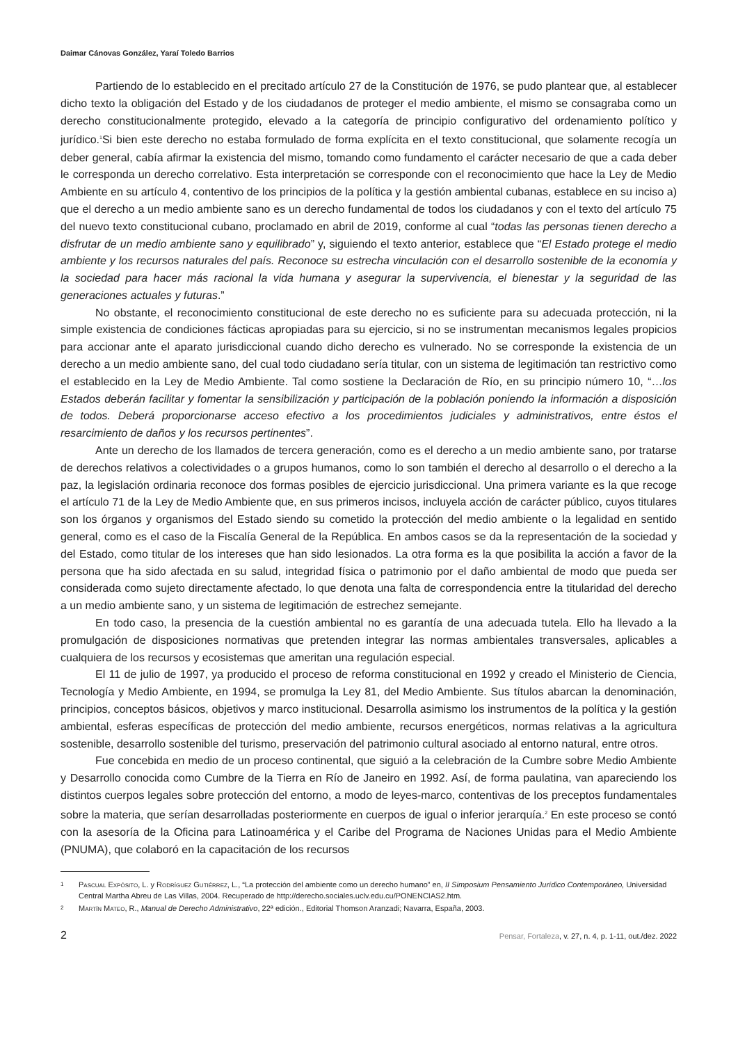Daimar Cánovas González, Yaraí Toledo Barrios
Partiendo de lo establecido en el precitado artículo 27 de la Constitución de 1976, se pudo plantear que, al establecer dicho texto la obligación del Estado y de los ciudadanos de proteger el medio ambiente, el mismo se consagraba como un derecho constitucionalmente protegido, elevado a la categoría de principio configurativo del ordenamiento político y jurídico.<sup>1</sup>Si bien este derecho no estaba formulado de forma explícita en el texto constitucional, que solamente recogía un deber general, cabía afirmar la existencia del mismo, tomando como fundamento el carácter necesario de que a cada deber le corresponda un derecho correlativo. Esta interpretación se corresponde con el reconocimiento que hace la Ley de Medio Ambiente en su artículo 4, contentivo de los principios de la política y la gestión ambiental cubanas, establece en su inciso a) que el derecho a un medio ambiente sano es un derecho fundamental de todos los ciudadanos y con el texto del artículo 75 del nuevo texto constitucional cubano, proclamado en abril de 2019, conforme al cual “todas las personas tienen derecho a disfrutar de un medio ambiente sano y equilibrado” y, siguiendo el texto anterior, establece que “El Estado protege el medio ambiente y los recursos naturales del país. Reconoce su estrecha vinculación con el desarrollo sostenible de la economía y la sociedad para hacer más racional la vida humana y asegurar la supervivencia, el bienestar y la seguridad de las generaciones actuales y futuras.”
No obstante, el reconocimiento constitucional de este derecho no es suficiente para su adecuada protección, ni la simple existencia de condiciones fácticas apropiadas para su ejercicio, si no se instrumentan mecanismos legales propicios para accionar ante el aparato jurisdiccional cuando dicho derecho es vulnerado. No se corresponde la existencia de un derecho a un medio ambiente sano, del cual todo ciudadano sería titular, con un sistema de legitimación tan restrictivo como el establecido en la Ley de Medio Ambiente. Tal como sostiene la Declaración de Río, en su principio número 10, “…los Estados deberán facilitar y fomentar la sensibilización y participación de la población poniendo la información a disposición de todos. Deberá proporcionarse acceso efectivo a los procedimientos judiciales y administrativos, entre éstos el resarcimiento de daños y los recursos pertinentes”.
Ante un derecho de los llamados de tercera generación, como es el derecho a un medio ambiente sano, por tratarse de derechos relativos a colectividades o a grupos humanos, como lo son también el derecho al desarrollo o el derecho a la paz, la legislación ordinaria reconoce dos formas posibles de ejercicio jurisdiccional. Una primera variante es la que recoge el artículo 71 de la Ley de Medio Ambiente que, en sus primeros incisos, incluyela acción de carácter público, cuyos titulares son los órganos y organismos del Estado siendo su cometido la protección del medio ambiente o la legalidad en sentido general, como es el caso de la Fiscalía General de la República. En ambos casos se da la representación de la sociedad y del Estado, como titular de los intereses que han sido lesionados. La otra forma es la que posibilita la acción a favor de la persona que ha sido afectada en su salud, integridad física o patrimonio por el daño ambiental de modo que pueda ser considerada como sujeto directamente afectado, lo que denota una falta de correspondencia entre la titularidad del derecho a un medio ambiente sano, y un sistema de legitimación de estrechez semejante.
En todo caso, la presencia de la cuestión ambiental no es garantía de una adecuada tutela. Ello ha llevado a la promulgación de disposiciones normativas que pretenden integrar las normas ambientales transversales, aplicables a cualquiera de los recursos y ecosistemas que ameritan una regulación especial.
El 11 de julio de 1997, ya producido el proceso de reforma constitucional en 1992 y creado el Ministerio de Ciencia, Tecnología y Medio Ambiente, en 1994, se promulga la Ley 81, del Medio Ambiente. Sus títulos abarcan la denominación, principios, conceptos básicos, objetivos y marco institucional. Desarrolla asimismo los instrumentos de la política y la gestión ambiental, esferas específicas de protección del medio ambiente, recursos energéticos, normas relativas a la agricultura sostenible, desarrollo sostenible del turismo, preservación del patrimonio cultural asociado al entorno natural, entre otros.
Fue concebida en medio de un proceso continental, que siguió a la celebración de la Cumbre sobre Medio Ambiente y Desarrollo conocida como Cumbre de la Tierra en Río de Janeiro en 1992. Así, de forma paulatina, van apareciendo los distintos cuerpos legales sobre protección del entorno, a modo de leyes-marco, contentivas de los preceptos fundamentales sobre la materia, que serían desarrolladas posteriormente en cuerpos de igual o inferior jerarquía.<sup>2</sup> En este proceso se contó con la asesoría de la Oficina para Latinoamérica y el Caribe del Programa de Naciones Unidas para el Medio Ambiente (PNUMA), que colaboró en la capacitación de los recursos
1 Pascual Expósito, L. y Rodríguez Gutiérrez, L., “La protección del ambiente como un derecho humano” en, II Simposium Pensamiento Jurídico Contemporáneo, Universidad Central Martha Abreu de Las Villas, 2004. Recuperado de http://derecho.sociales.uclv.edu.cu/PONENCIAS2.htm.
2 Martín Mateo, R., Manual de Derecho Administrativo, 22ª edición., Editorial Thomson Aranzadi; Navarra, España, 2003.
2 Pensar, Fortaleza, v. 27, n. 4, p. 1-11, out./dez. 2022